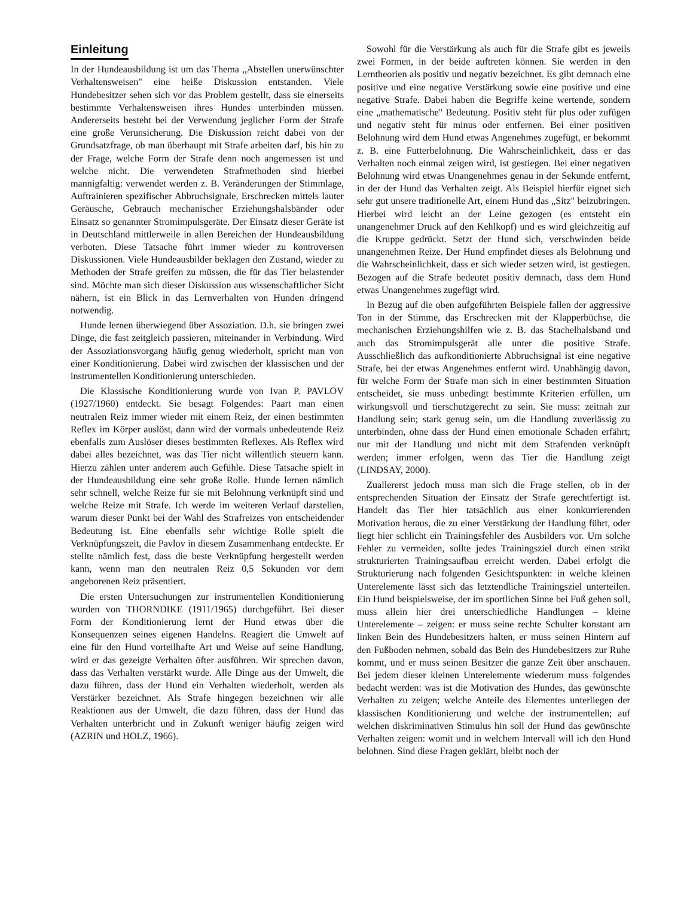Einleitung
In der Hundeausbildung ist um das Thema „Abstellen unerwünschter Verhaltensweisen" eine heiße Diskussion entstanden. Viele Hundebesitzer sehen sich vor das Problem gestellt, dass sie einerseits bestimmte Verhaltensweisen ihres Hundes unterbinden müssen. Andererseits besteht bei der Verwendung jeglicher Form der Strafe eine große Verunsicherung. Die Diskussion reicht dabei von der Grundsatzfrage, ob man überhaupt mit Strafe arbeiten darf, bis hin zu der Frage, welche Form der Strafe denn noch angemessen ist und welche nicht. Die verwendeten Strafmethoden sind hierbei mannigfaltig: verwendet werden z. B. Veränderungen der Stimmlage, Auftrainieren spezifischer Abbruchsignale, Erschrecken mittels lauter Geräusche, Gebrauch mechanischer Erziehungshalsbänder oder Einsatz so genannter Stromimpulsgeräte. Der Einsatz dieser Geräte ist in Deutschland mittlerweile in allen Bereichen der Hundeausbildung verboten. Diese Tatsache führt immer wieder zu kontroversen Diskussionen. Viele Hundeausbilder beklagen den Zustand, wieder zu Methoden der Strafe greifen zu müssen, die für das Tier belastender sind. Möchte man sich dieser Diskussion aus wissenschaftlicher Sicht nähern, ist ein Blick in das Lernverhalten von Hunden dringend notwendig.
Hunde lernen überwiegend über Assoziation. D.h. sie bringen zwei Dinge, die fast zeitgleich passieren, miteinander in Verbindung. Wird der Assoziationsvorgang häufig genug wiederholt, spricht man von einer Konditionierung. Dabei wird zwischen der klassischen und der instrumentellen Konditionierung unterschieden.
Die Klassische Konditionierung wurde von Ivan P. PAVLOV (1927/1960) entdeckt. Sie besagt Folgendes: Paart man einen neutralen Reiz immer wieder mit einem Reiz, der einen bestimmten Reflex im Körper auslöst, dann wird der vormals unbedeutende Reiz ebenfalls zum Auslöser dieses bestimmten Reflexes. Als Reflex wird dabei alles bezeichnet, was das Tier nicht willentlich steuern kann. Hierzu zählen unter anderem auch Gefühle. Diese Tatsache spielt in der Hundeausbildung eine sehr große Rolle. Hunde lernen nämlich sehr schnell, welche Reize für sie mit Belohnung verknüpft sind und welche Reize mit Strafe. Ich werde im weiteren Verlauf darstellen, warum dieser Punkt bei der Wahl des Strafreizes von entscheidender Bedeutung ist. Eine ebenfalls sehr wichtige Rolle spielt die Verknüpfungszeit, die Pavlov in diesem Zusammenhang entdeckte. Er stellte nämlich fest, dass die beste Verknüpfung hergestellt werden kann, wenn man den neutralen Reiz 0,5 Sekunden vor dem angeborenen Reiz präsentiert.
Die ersten Untersuchungen zur instrumentellen Konditionierung wurden von THORNDIKE (1911/1965) durchgeführt. Bei dieser Form der Konditionierung lernt der Hund etwas über die Konsequenzen seines eigenen Handelns. Reagiert die Umwelt auf eine für den Hund vorteilhafte Art und Weise auf seine Handlung, wird er das gezeigte Verhalten öfter ausführen. Wir sprechen davon, dass das Verhalten verstärkt wurde. Alle Dinge aus der Umwelt, die dazu führen, dass der Hund ein Verhalten wiederholt, werden als Verstärker bezeichnet. Als Strafe hingegen bezeichnen wir alle Reaktionen aus der Umwelt, die dazu führen, dass der Hund das Verhalten unterbricht und in Zukunft weniger häufig zeigen wird (AZRIN und HOLZ, 1966).
Sowohl für die Verstärkung als auch für die Strafe gibt es jeweils zwei Formen, in der beide auftreten können. Sie werden in den Lerntheorien als positiv und negativ bezeichnet. Es gibt demnach eine positive und eine negative Verstärkung sowie eine positive und eine negative Strafe. Dabei haben die Begriffe keine wertende, sondern eine „mathematische" Bedeutung. Positiv steht für plus oder zufügen und negativ steht für minus oder entfernen. Bei einer positiven Belohnung wird dem Hund etwas Angenehmes zugefügt, er bekommt z. B. eine Futterbelohnung. Die Wahrscheinlichkeit, dass er das Verhalten noch einmal zeigen wird, ist gestiegen. Bei einer negativen Belohnung wird etwas Unangenehmes genau in der Sekunde entfernt, in der der Hund das Verhalten zeigt. Als Beispiel hierfür eignet sich sehr gut unsere traditionelle Art, einem Hund das „Sitz" beizubringen. Hierbei wird leicht an der Leine gezogen (es entsteht ein unangenehmer Druck auf den Kehlkopf) und es wird gleichzeitig auf die Kruppe gedrückt. Setzt der Hund sich, verschwinden beide unangenehmen Reize. Der Hund empfindet dieses als Belohnung und die Wahrscheinlichkeit, dass er sich wieder setzen wird, ist gestiegen. Bezogen auf die Strafe bedeutet positiv demnach, dass dem Hund etwas Unangenehmes zugefügt wird.
In Bezug auf die oben aufgeführten Beispiele fallen der aggressive Ton in der Stimme, das Erschrecken mit der Klapperbüchse, die mechanischen Erziehungshilfen wie z. B. das Stachelhalsband und auch das Stromimpulsgerät alle unter die positive Strafe. Ausschließlich das aufkonditionierte Abbruchsignal ist eine negative Strafe, bei der etwas Angenehmes entfernt wird. Unabhängig davon, für welche Form der Strafe man sich in einer bestimmten Situation entscheidet, sie muss unbedingt bestimmte Kriterien erfüllen, um wirkungsvoll und tierschutzgerecht zu sein. Sie muss: zeitnah zur Handlung sein; stark genug sein, um die Handlung zuverlässig zu unterbinden, ohne dass der Hund einen emotionale Schaden erfährt; nur mit der Handlung und nicht mit dem Strafenden verknüpft werden; immer erfolgen, wenn das Tier die Handlung zeigt (LINDSAY, 2000).
Zuallererst jedoch muss man sich die Frage stellen, ob in der entsprechenden Situation der Einsatz der Strafe gerechtfertigt ist. Handelt das Tier hier tatsächlich aus einer konkurrierenden Motivation heraus, die zu einer Verstärkung der Handlung führt, oder liegt hier schlicht ein Trainingsfehler des Ausbilders vor. Um solche Fehler zu vermeiden, sollte jedes Trainingsziel durch einen strikt strukturierten Trainingsaufbau erreicht werden. Dabei erfolgt die Strukturierung nach folgenden Gesichtspunkten: in welche kleinen Unterelemente lässt sich das letztendliche Trainingsziel unterteilen. Ein Hund beispielsweise, der im sportlichen Sinne bei Fuß gehen soll, muss allein hier drei unterschiedliche Handlungen – kleine Unterelemente – zeigen: er muss seine rechte Schulter konstant am linken Bein des Hundebesitzers halten, er muss seinen Hintern auf den Fußboden nehmen, sobald das Bein des Hundebesitzers zur Ruhe kommt, und er muss seinen Besitzer die ganze Zeit über anschauen. Bei jedem dieser kleinen Unterelemente wiederum muss folgendes bedacht werden: was ist die Motivation des Hundes, das gewünschte Verhalten zu zeigen; welche Anteile des Elementes unterliegen der klassischen Konditionierung und welche der instrumentellen; auf welchen diskriminativen Stimulus hin soll der Hund das gewünschte Verhalten zeigen: womit und in welchem Intervall will ich den Hund belohnen. Sind diese Fragen geklärt, bleibt noch der